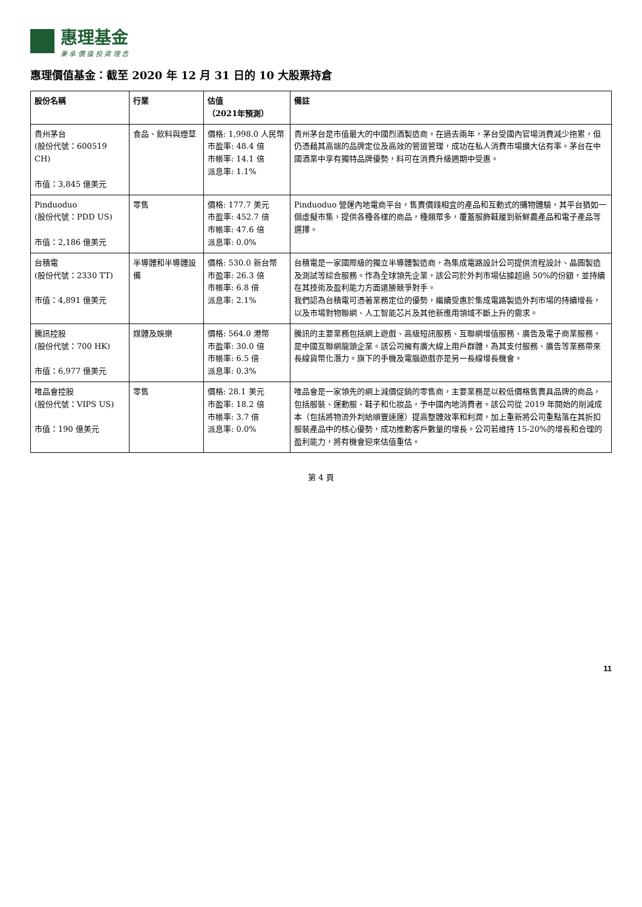惠理基金
秉 承 價 值 投 資 理 念
惠理價值基金：截至 2020 年 12 月 31 日的 10 大股票持倉
| 股份名稱 | 行業 | 估值 （2021年預測） | 備註 |
| --- | --- | --- | --- |
| 貴州茅台 (股份代號：600519 CH) 市值：3,845 億美元 | 食品、飲料與煙草 | 價格: 1,998.0 人民幣 市盈率: 48.4 倍 市帳率: 14.1 倍 派息率: 1.1% | 貴州茅台是市值最大的中國烈酒製造商。在過去兩年，茅台受國內官場消費減少拖累，但仍憑藉其高端的品牌定位及高效的管道管理，成功在私人消費市場擴大佔有率。茅台在中國酒業中享有獨特品牌優勢，料可在消費升級週期中受惠。 |
| Pinduoduo (股份代號：PDD US) 市值：2,186 億美元 | 零售 | 價格: 177.7 美元 市盈率: 452.7 倍 市帳率: 47.6 倍 派息率: 0.0% | Pinduoduo 營運內地電商平台，售賣價錢相宜的產品和互動式的購物體驗，其平台猶如一個虛擬市集，提供各種各樣的商品，種類眾多，覆蓋服飾鞋履到新鮮農產品和電子產品等選擇。 |
| 台積電 (股份代號：2330 TT) 市值：4,891 億美元 | 半導體和半導體設備 | 價格: 530.0 新台幣 市盈率: 26.3 倍 市帳率: 6.8 倍 派息率: 2.1% | 台積電是一家國際級的獨立半導體製造商，為集成電路設計公司提供流程設計、晶圓製造及測試等綜合服務。作為全球領先企業，該公司於外判市場佔據超過 50%的份額，並持續在其技術及盈利能力方面遠勝競爭對手。 我們認為台積電可憑著業務定位的優勢，繼續受惠於集成電路製造外判市場的持續增長，以及市場對物聯網、人工智能芯片及其他新應用領域不斷上升的需求。 |
| 騰訊控股 (股份代號：700 HK) 市值：6,977 億美元 | 媒體及娛樂 | 價格: 564.0 港幣 市盈率: 30.0 倍 市帳率: 6.5 倍 派息率: 0.3% | 騰訊的主要業務包括網上遊戲、高級短訊服務、互聯網增值服務、廣告及電子商業服務，是中國互聯網龍頭企業。該公司擁有廣大線上用戶群體，為其支付服務、廣告等業務帶來長線貨幣化潛力。旗下的手機及電腦遊戲亦是另一長線增長機會。 |
| 唯品會控股 (股份代號：VIPS US) 市值：190 億美元 | 零售 | 價格: 28.1 美元 市盈率: 18.2 倍 市帳率: 3.7 倍 派息率: 0.0% | 唯品會是一家領先的網上減價促銷的零售商，主要業務是以較低價格售賣具品牌的商品，包括服裝、運動服、鞋子和化妝品，予中國內地消費者。該公司從 2019 年開始的削減成本（包括將物流外判給順豐速運）提高整體效率和利潤，加上重新將公司重點落在其折扣服裝產品中的核心優勢，成功推動客戶數量的增長。公司若維持 15-20%的增長和合理的盈利能力，將有機會迎來估值重估。 |
第 4 頁
11